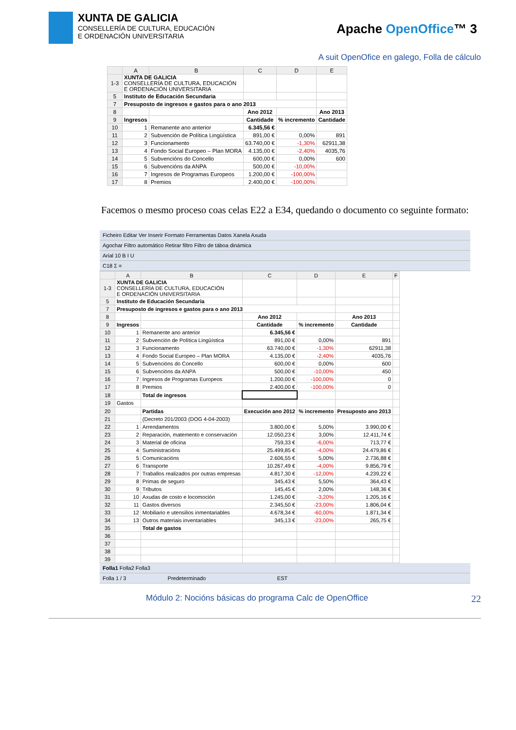XUNTA DE GALICIA
CONSELLERÍA DE CULTURA, EDUCACIÓN
E ORDENACIÓN UNIVERSITARIA
Apache OpenOffice™ 3
A suit OpenOfice en galego, Folla de cálculo
| | A | B | C | D | E |
| --- | --- | --- | --- | --- | --- |
| 1-3 | XUNTA DE GALICIA CONSELLERÍA DE CULTURA, EDUCACIÓN E ORDENACIÓN UNIVERSITARIA | | | | |
| 5 | Instituto de Educación Secundaria | | | | |
| 7 | Presuposto de ingresos e gastos para o ano 2013 | | | | |
| 8 | | | Ano 2012 | | Ano 2013 |
| 9 | Ingresos | | Cantidade | % incremento | Cantidade |
| 10 | 1 | Remanente ano anterior | 6.345,56 € | | |
| 11 | 2 | Subvención de Política Lingüística | 891,00 € | 0,00% | 891 |
| 12 | 3 | Funcionamento | 63.740,00 € | -1,30% | 62911,38 |
| 13 | 4 | Fondo Social Europeo – Plan MORA | 4.135,00 € | -2,40% | 4035,76 |
| 14 | 5 | Subvencións do Concello | 600,00 € | 0,00% | 600 |
| 15 | 6 | Subvencións da ANPA | 500,00 € | -10,00% | |
| 16 | 7 | Ingresos de Programas Europeos | 1.200,00 € | -100,00% | |
| 17 | 8 | Premios | 2.400,00 € | -100,00% | |
Facemos o mesmo proceso coas celas E22 a E34, quedando o documento co seguinte formato:
Ficheiro Editar Ver Inserir Formato Ferramentas Datos Xanela Axuda
Agochar Filtro automático Retirar filtro Filtro de táboa dinámica
Arial 10 B I U
C18 Σ =
| | A | B | C | D | E | F |
| --- | --- | --- | --- | --- | --- | --- |
| 1-3 | XUNTA DE GALICIA CONSELLERÍA DE CULTURA, EDUCACIÓN E ORDENACIÓN UNIVERSITARIA | | | | | |
| 5 | Instituto de Educación Secundaria | | | | | |
| 7 | Presuposto de ingresos e gastos para o ano 2013 | | | | | |
| 8 | | | Ano 2012 | | Ano 2013 | |
| 9 | Ingresos | | Cantidade | % incremento | Cantidade | |
| 10 | 1 | Remanente ano anterior | 6.345,56 € | | | |
| 11 | 2 | Subvención de Política Lingüística | 891,00 € | 0,00% | 891 | |
| 12 | 3 | Funcionamento | 63.740,00 € | -1,30% | 62911,38 | |
| 13 | 4 | Fondo Social Europeo – Plan MORA | 4.135,00 € | -2,40% | 4035,76 | |
| 14 | 5 | Subvencións do Concello | 600,00 € | 0,00% | 600 | |
| 15 | 6 | Subvencións da ANPA | 500,00 € | -10,00% | 450 | |
| 16 | 7 | Ingresos de Programas Europeos | 1.200,00 € | -100,00% | 0 | |
| 17 | 8 | Premios | 2.400,00 € | -100,00% | 0 | |
| 18 | | Total de ingresos | | | | |
| 19 | Gastos | | | | | |
| 20 | | Partidas | Execución ano 2012 | % incremento | Presuposto ano 2013 | |
| 21 | | (Decreto 201/2003 (DOG 4-04-2003) | | | | |
| 22 | 1 | Arrendamentos | 3.800,00 € | 5,00% | 3.990,00 € | |
| 23 | 2 | Reparación, matemento e conservación | 12.050,23 € | 3,00% | 12.411,74 € | |
| 24 | 3 | Material de oficina | 759,33 € | -6,00% | 713,77 € | |
| 25 | 4 | Suministracións | 25.499,85 € | -4,00% | 24.479,86 € | |
| 26 | 5 | Comunicacións | 2.606,55 € | 5,00% | 2.736,88 € | |
| 27 | 6 | Transporte | 10.267,49 € | -4,00% | 9.856,79 € | |
| 28 | 7 | Traballos realizados por outras empresas | 4.817,30 € | -12,00% | 4.239,22 € | |
| 29 | 8 | Primas de seguro | 345,43 € | 5,50% | 364,43 € | |
| 30 | 9 | Tributos | 145,45 € | 2,00% | 148,36 € | |
| 31 | 10 | Axudas de costo e locomoción | 1.245,00 € | -3,20% | 1.205,16 € | |
| 32 | 11 | Gastos diversos | 2.345,50 € | -23,00% | 1.806,04 € | |
| 33 | 12 | Mobiliario e utensilios inmentariables | 4.678,34 € | -60,00% | 1.871,34 € | |
| 34 | 13 | Outros materiais inventariables | 345,13 € | -23,00% | 265,75 € | |
| 35 | | Total de gastos | | | | |
| 36 | | | | | | |
| 37 | | | | | | |
| 38 | | | | | | |
| 39 | | | | | | |
Folla1 Folla2 Folla3
Folla 1 / 3 Predeterminado EST
Módulo 2: Nocións básicas do programa Calc de OpenOffice 22